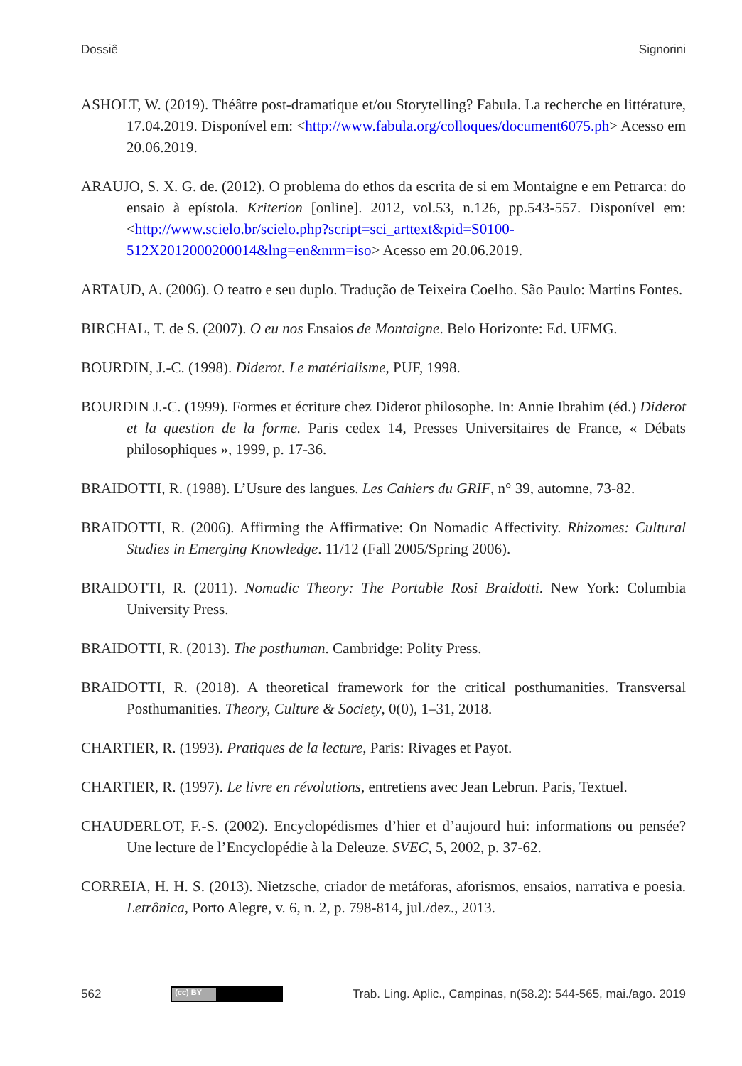Dossiê Signorini
ASHOLT, W. (2019). Théâtre post-dramatique et/ou Storytelling? Fabula. La recherche en littérature, 17.04.2019. Disponível em: <http://www.fabula.org/colloques/document6075.ph> Acesso em 20.06.2019.
ARAUJO, S. X. G. de. (2012). O problema do ethos da escrita de si em Montaigne e em Petrarca: do ensaio à epístola. Kriterion [online]. 2012, vol.53, n.126, pp.543-557. Disponível em: <http://www.scielo.br/scielo.php?script=sci_arttext&pid=S0100-512X2012000200014&lng=en&nrm=iso> Acesso em 20.06.2019.
ARTAUD, A. (2006). O teatro e seu duplo. Tradução de Teixeira Coelho. São Paulo: Martins Fontes.
BIRCHAL, T. de S. (2007). O eu nos Ensaios de Montaigne. Belo Horizonte: Ed. UFMG.
BOURDIN, J.-C. (1998). Diderot. Le matérialisme, PUF, 1998.
BOURDIN J.-C. (1999). Formes et écriture chez Diderot philosophe. In: Annie Ibrahim (éd.) Diderot et la question de la forme. Paris cedex 14, Presses Universitaires de France, « Débats philosophiques », 1999, p. 17-36.
BRAIDOTTI, R. (1988). L’Usure des langues. Les Cahiers du GRIF, n° 39, automne, 73-82.
BRAIDOTTI, R. (2006). Affirming the Affirmative: On Nomadic Affectivity. Rhizomes: Cultural Studies in Emerging Knowledge. 11/12 (Fall 2005/Spring 2006).
BRAIDOTTI, R. (2011). Nomadic Theory: The Portable Rosi Braidotti. New York: Columbia University Press.
BRAIDOTTI, R. (2013). The posthuman. Cambridge: Polity Press.
BRAIDOTTI, R. (2018). A theoretical framework for the critical posthumanities. Transversal Posthumanities. Theory, Culture & Society, 0(0), 1–31, 2018.
CHARTIER, R. (1993). Pratiques de la lecture, Paris: Rivages et Payot.
CHARTIER, R. (1997). Le livre en révolutions, entretiens avec Jean Lebrun. Paris, Textuel.
CHAUDERLOT, F.-S. (2002). Encyclopédismes d’hier et d’aujourd hui: informations ou pensée? Une lecture de l’Encyclopédie à la Deleuze. SVEC, 5, 2002, p. 37-62.
CORREIA, H. H. S. (2013). Nietzsche, criador de metáforas, aforismos, ensaios, narrativa e poesia. Letrônica, Porto Alegre, v. 6, n. 2, p. 798-814, jul./dez., 2013.
562 (cc) BY Trab. Ling. Aplic., Campinas, n(58.2): 544-565, mai./ago. 2019